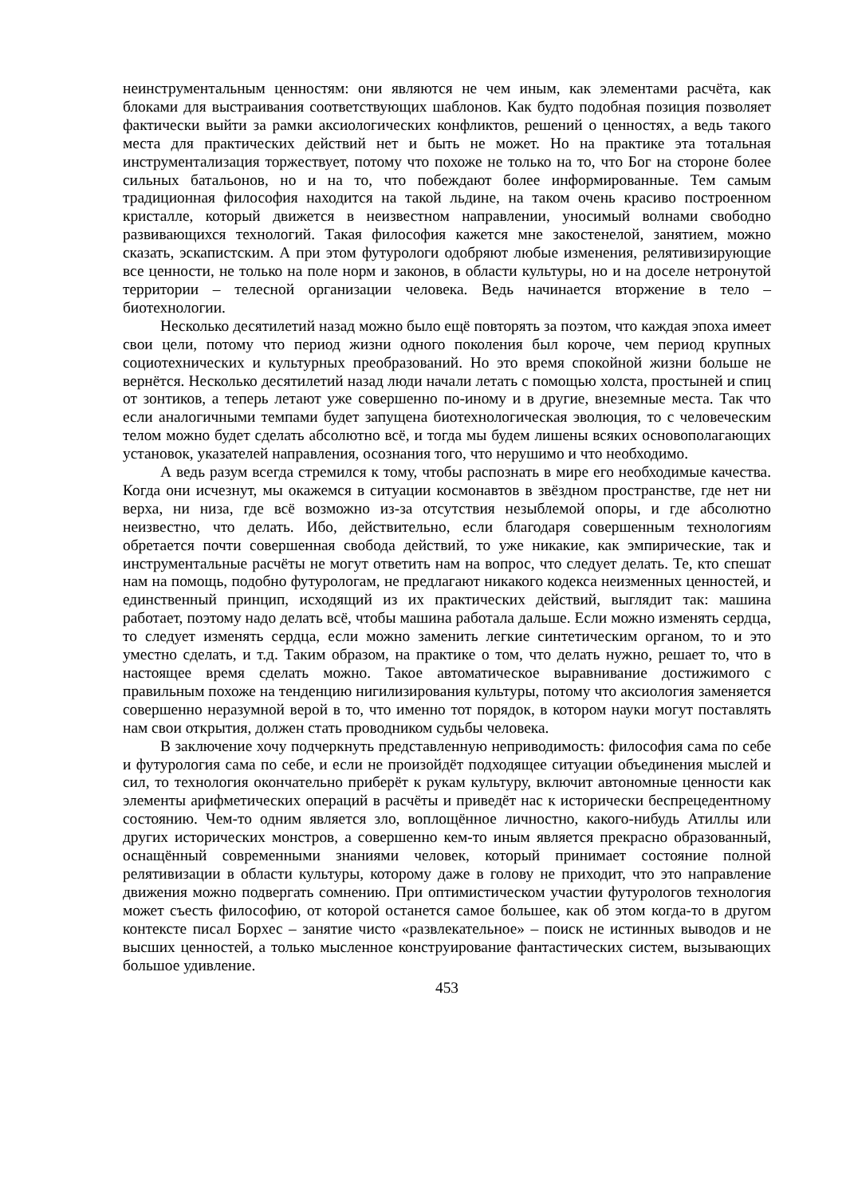неинструментальным ценностям: они являются не чем иным, как элементами расчёта, как блоками для выстраивания соответствующих шаблонов. Как будто подобная позиция позволяет фактически выйти за рамки аксиологических конфликтов, решений о ценностях, а ведь такого места для практических действий нет и быть не может. Но на практике эта тотальная инструментализация торжествует, потому что похоже не только на то, что Бог на стороне более сильных батальонов, но и на то, что побеждают более информированные. Тем самым традиционная философия находится на такой льдине, на таком очень красиво построенном кристалле, который движется в неизвестном направлении, уносимый волнами свободно развивающихся технологий. Такая философия кажется мне закостенелой, занятием, можно сказать, эскапистским. А при этом футурологи одобряют любые изменения, релятивизирующие все ценности, не только на поле норм и законов, в области культуры, но и на доселе нетронутой территории – телесной организации человека. Ведь начинается вторжение в тело – биотехнологии.
Несколько десятилетий назад можно было ещё повторять за поэтом, что каждая эпоха имеет свои цели, потому что период жизни одного поколения был короче, чем период крупных социотехнических и культурных преобразований. Но это время спокойной жизни больше не вернётся. Несколько десятилетий назад люди начали летать с помощью холста, простыней и спиц от зонтиков, а теперь летают уже совершенно по-иному и в другие, внеземные места. Так что если аналогичными темпами будет запущена биотехнологическая эволюция, то с человеческим телом можно будет сделать абсолютно всё, и тогда мы будем лишены всяких основополагающих установок, указателей направления, осознания того, что нерушимо и что необходимо.
А ведь разум всегда стремился к тому, чтобы распознать в мире его необходимые качества. Когда они исчезнут, мы окажемся в ситуации космонавтов в звёздном пространстве, где нет ни верха, ни низа, где всё возможно из-за отсутствия незыблемой опоры, и где абсолютно неизвестно, что делать. Ибо, действительно, если благодаря совершенным технологиям обретается почти совершенная свобода действий, то уже никакие, как эмпирические, так и инструментальные расчёты не могут ответить нам на вопрос, что следует делать. Те, кто спешат нам на помощь, подобно футурологам, не предлагают никакого кодекса неизменных ценностей, и единственный принцип, исходящий из их практических действий, выглядит так: машина работает, поэтому надо делать всё, чтобы машина работала дальше. Если можно изменять сердца, то следует изменять сердца, если можно заменить легкие синтетическим органом, то и это уместно сделать, и т.д. Таким образом, на практике о том, что делать нужно, решает то, что в настоящее время сделать можно. Такое автоматическое выравнивание достижимого с правильным похоже на тенденцию нигилизирования культуры, потому что аксиология заменяется совершенно неразумной верой в то, что именно тот порядок, в котором науки могут поставлять нам свои открытия, должен стать проводником судьбы человека.
В заключение хочу подчеркнуть представленную неприводимость: философия сама по себе и футурология сама по себе, и если не произойдёт подходящее ситуации объединения мыслей и сил, то технология окончательно приберёт к рукам культуру, включит автономные ценности как элементы арифметических операций в расчёты и приведёт нас к исторически беспрецедентному состоянию. Чем-то одним является зло, воплощённое личностно, какого-нибудь Атиллы или других исторических монстров, а совершенно кем-то иным является прекрасно образованный, оснащённый современными знаниями человек, который принимает состояние полной релятивизации в области культуры, которому даже в голову не приходит, что это направление движения можно подвергать сомнению. При оптимистическом участии футурологов технология может съесть философию, от которой останется самое большее, как об этом когда-то в другом контексте писал Борхес – занятие чисто «развлекательное» – поиск не истинных выводов и не высших ценностей, а только мысленное конструирование фантастических систем, вызывающих большое удивление.
453